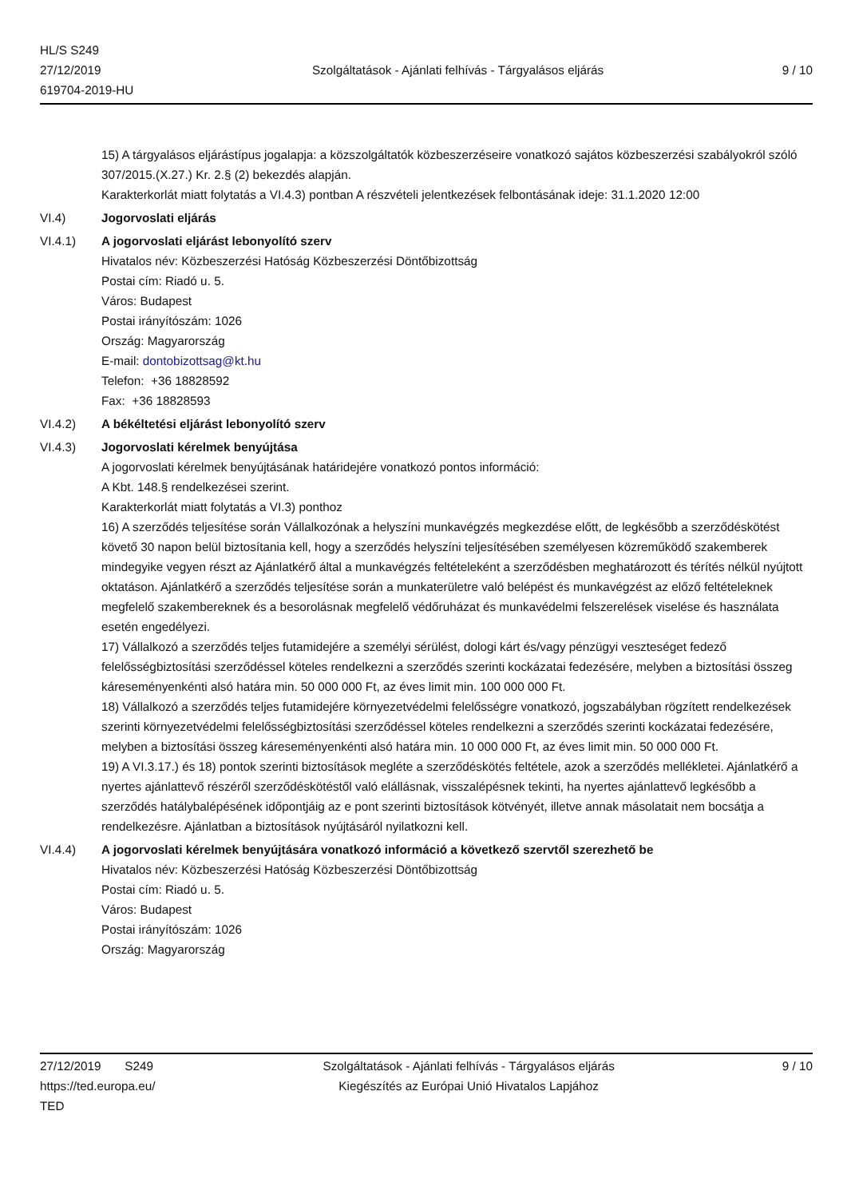HL/S S249
27/12/2019
619704-2019-HU
Szolgáltatások - Ajánlati felhívás - Tárgyalásos eljárás
9 / 10
15) A tárgyalásos eljárástípus jogalapja: a közszolgáltatók közbeszerzéseire vonatkozó sajátos közbeszerzési szabályokról szóló 307/2015.(X.27.) Kr. 2.§ (2) bekezdés alapján.
Karakterkorlát miatt folytatás a VI.4.3) pontban A részvételi jelentkezések felbontásának ideje: 31.1.2020 12:00
VI.4) Jogorvoslati eljárás
VI.4.1) A jogorvoslati eljárást lebonyolító szerv
Hivatalos név: Közbeszerzési Hatóság Közbeszerzési Döntőbizottság
Postai cím: Riadó u. 5.
Város: Budapest
Postai irányítószám: 1026
Ország: Magyarország
E-mail: dontobizottsag@kt.hu
Telefon: +36 18828592
Fax: +36 18828593
VI.4.2) A békéltetési eljárást lebonyolító szerv
VI.4.3) Jogorvoslati kérelmek benyújtása
A jogorvoslati kérelmek benyújtásának határidejére vonatkozó pontos információ:
A Kbt. 148.§ rendelkezései szerint.
Karakterkorlát miatt folytatás a VI.3) ponthoz
16) A szerződés teljesítése során Vállalkozónak a helyszíni munkavégzés megkezdése előtt, de legkésőbb a szerződéskötést követő 30 napon belül biztosítania kell, hogy a szerződés helyszíni teljesítésében személyesen közreműködő szakemberek mindegyike vegyen részt az Ajánlatkérő által a munkavégzés feltételeként a szerződésben meghatározott és térítés nélkül nyújtott oktatáson. Ajánlatkérő a szerződés teljesítése során a munkaterületre való belépést és munkavégzést az előző feltételeknek megfelelő szakembereknek és a besorolásnak megfelelő védőruházat és munkavédelmi felszerelések viselése és használata esetén engedélyezi.
17) Vállalkozó a szerződés teljes futamidejére a személyi sérülést, dologi kárt és/vagy pénzügyi veszteséget fedező felelősségbiztosítási szerződéssel köteles rendelkezni a szerződés szerinti kockázatai fedezésére, melyben a biztosítási összeg káreseményenkénti alsó határa min. 50 000 000 Ft, az éves limit min. 100 000 000 Ft.
18) Vállalkozó a szerződés teljes futamidejére környezetvédelmi felelősségre vonatkozó, jogszabályban rögzített rendelkezések szerinti környezetvédelmi felelősségbiztosítási szerződéssel köteles rendelkezni a szerződés szerinti kockázatai fedezésére, melyben a biztosítási összeg káreseményenkénti alsó határa min. 10 000 000 Ft, az éves limit min. 50 000 000 Ft.
19) A VI.3.17.) és 18) pontok szerinti biztosítások megléte a szerződéskötés feltétele, azok a szerződés mellékletei. Ajánlatkérő a nyertes ajánlattevő részéről szerződéskötéstől való elállásnak, visszalépésnek tekinti, ha nyertes ajánlattevő legkésőbb a szerződés hatálybalépésének időpontjáig az e pont szerinti biztosítások kötvényét, illetve annak másolatait nem bocsátja a rendelkezésre. Ajánlatban a biztosítások nyújtásáról nyilatkozni kell.
VI.4.4) A jogorvoslati kérelmek benyújtására vonatkozó információ a következő szervtől szerezhető be
Hivatalos név: Közbeszerzési Hatóság Közbeszerzési Döntőbizottság
Postai cím: Riadó u. 5.
Város: Budapest
Postai irányítószám: 1026
Ország: Magyarország
27/12/2019 S249
https://ted.europa.eu/
TED
Szolgáltatások - Ajánlati felhívás - Tárgyalásos eljárás
Kiegészítés az Európai Unió Hivatalos Lapjához
9 / 10